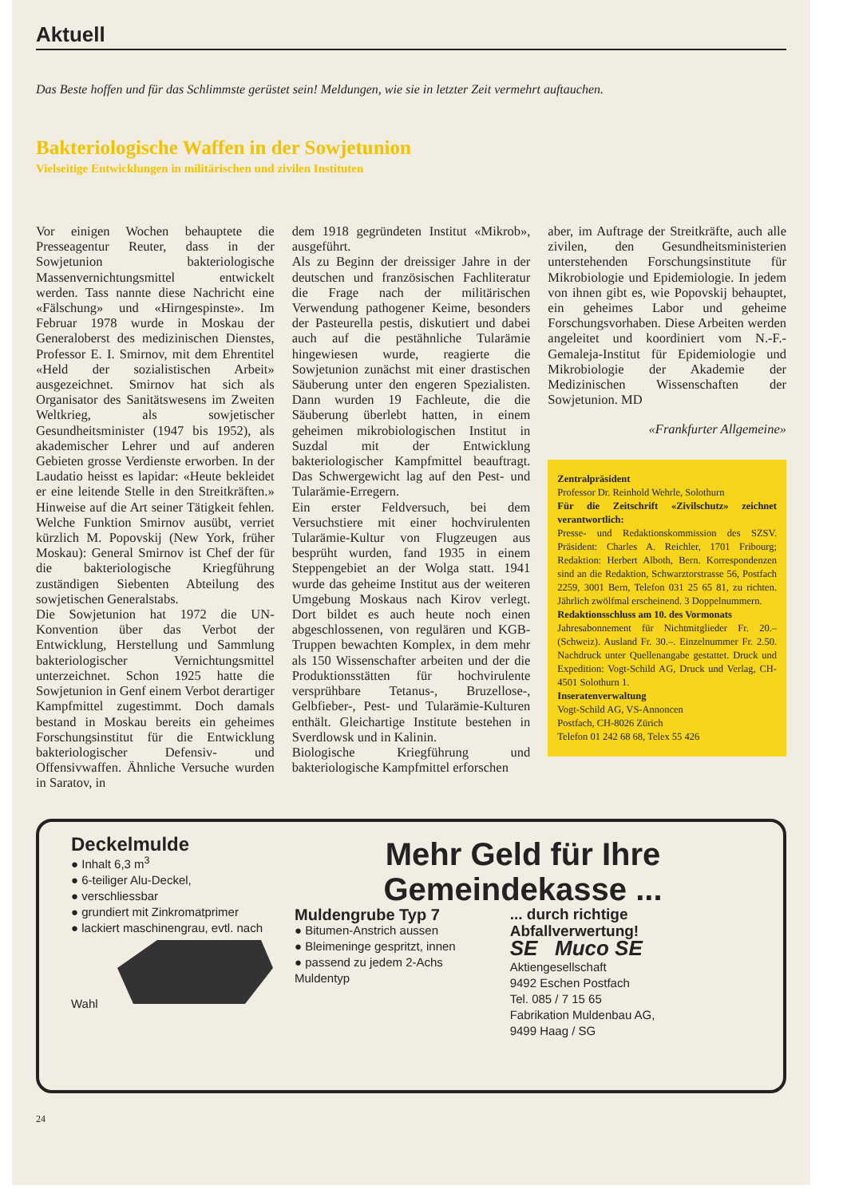Aktuell
Das Beste hoffen und für das Schlimmste gerüstet sein! Meldungen, wie sie in letzter Zeit vermehrt auftauchen.
Bakteriologische Waffen in der Sowjetunion
Vielseitige Entwicklungen in militärischen und zivilen Instituten
Vor einigen Wochen behauptete die Presseagentur Reuter, dass in der Sowjetunion bakteriologische Massenvernichtungsmittel entwickelt werden. Tass nannte diese Nachricht eine «Fälschung» und «Hirngespinste». Im Februar 1978 wurde in Moskau der Generaloberst des medizinischen Dienstes, Professor E. I. Smirnov, mit dem Ehrentitel «Held der sozialistischen Arbeit» ausgezeichnet. Smirnov hat sich als Organisator des Sanitätswesens im Zweiten Weltkrieg, als sowjetischer Gesundheitsminister (1947 bis 1952), als akademischer Lehrer und auf anderen Gebieten grosse Verdienste erworben. In der Laudatio heisst es lapidar: «Heute bekleidet er eine leitende Stelle in den Streitkräften.» Hinweise auf die Art seiner Tätigkeit fehlen. Welche Funktion Smirnov ausübt, verriet kürzlich M. Popovskij (New York, früher Moskau): General Smirnov ist Chef der für die bakteriologische Kriegführung zuständigen Siebenten Abteilung des sowjetischen Generalstabs.
Die Sowjetunion hat 1972 die UN-Konvention über das Verbot der Entwicklung, Herstellung und Sammlung bakteriologischer Vernichtungsmittel unterzeichnet. Schon 1925 hatte die Sowjetunion in Genf einem Verbot derartiger Kampfmittel zugestimmt. Doch damals bestand in Moskau bereits ein geheimes Forschungsinstitut für die Entwicklung bakteriologischer Defensiv- und Offensivwaffen. Ähnliche Versuche wurden in Saratov, in
dem 1918 gegründeten Institut «Mikrob», ausgeführt.
Als zu Beginn der dreissiger Jahre in der deutschen und französischen Fachliteratur die Frage nach der militärischen Verwendung pathogener Keime, besonders der Pasteurella pestis, diskutiert und dabei auch auf die pestähnliche Tularämie hingewiesen wurde, reagierte die Sowjetunion zunächst mit einer drastischen Säuberung unter den engeren Spezialisten. Dann wurden 19 Fachleute, die die Säuberung überlebt hatten, in einem geheimen mikrobiologischen Institut in Suzdal mit der Entwicklung bakteriologischer Kampfmittel beauftragt. Das Schwergewicht lag auf den Pest- und Tularämie-Erregern.
Ein erster Feldversuch, bei dem Versuchstiere mit einer hochvirulenten Tularämie-Kultur von Flugzeugen aus besprüht wurden, fand 1935 in einem Steppengebiet an der Wolga statt. 1941 wurde das geheime Institut aus der weiteren Umgebung Moskaus nach Kirov verlegt. Dort bildet es auch heute noch einen abgeschlossenen, von regulären und KGB-Truppen bewachten Komplex, in dem mehr als 150 Wissenschafter arbeiten und der die Produktionsstätten für hochvirulente versprühbare Tetanus-, Bruzellose-, Gelbfieber-, Pest- und Tularämie-Kulturen enthält. Gleichartige Institute bestehen in Sverdlowsk und in Kalinin.
Biologische Kriegführung und bakteriologische Kampfmittel erforschen
aber, im Auftrage der Streitkräfte, auch alle zivilen, den Gesundheitsministerien unterstehenden Forschungsinstitute für Mikrobiologie und Epidemiologie. In jedem von ihnen gibt es, wie Popovskij behauptet, ein geheimes Labor und geheime Forschungsvorhaben. Diese Arbeiten werden angeleitet und koordiniert vom N.-F.-Gemaleja-Institut für Epidemiologie und Mikrobiologie der Akademie der Medizinischen Wissenschaften der Sowjetunion. MD
«Frankfurter Allgemeine»
Zentralpräsident
Professor Dr. Reinhold Wehrle, Solothurn
Für die Zeitschrift «Zivilschutz» zeichnet verantwortlich:
Presse- und Redaktionskommission des SZSV. Präsident: Charles A. Reichler, 1701 Fribourg; Redaktion: Herbert Alboth, Bern. Korrespondenzen sind an die Redaktion, Schwarztorstrasse 56, Postfach 2259, 3001 Bern, Telefon 031 25 65 81, zu richten. Jährlich zwölfmal erscheinend. 3 Doppelnummern.
Redaktionsschluss am 10. des Vormonats
Jahresabonnement für Nichtmitglieder Fr. 20.– (Schweiz). Ausland Fr. 30.–. Einzelnummer Fr. 2.50. Nachdruck unter Quellenangabe gestattet. Druck und Expedition: Vogt-Schild AG, Druck und Verlag, CH-4501 Solothurn 1.
Inseratenverwaltung
Vogt-Schild AG, VS-Annoncen
Postfach, CH-8026 Zürich
Telefon 01 242 68 68, Telex 55 426
Deckelmulde
● Inhalt 6,3 m<sup>3</sup>
● 6-teiliger Alu-Deckel,
● verschliessbar
● grundiert mit Zinkromatprimer
● lackiert maschinengrau, evtl. nach Wahl
Mehr Geld für Ihre
Gemeindekasse ...
Muldengrube Typ 7
● Bitumen-Anstrich aussen
● Bleimeninge gespritzt, innen
● passend zu jedem 2-Achs Muldentyp
... durch richtige Abfallverwertung!
SE Muco SE
Aktiengesellschaft
9492 Eschen Postfach
Tel. 085 / 7 15 65
Fabrikation Muldenbau AG,
9499 Haag / SG
24